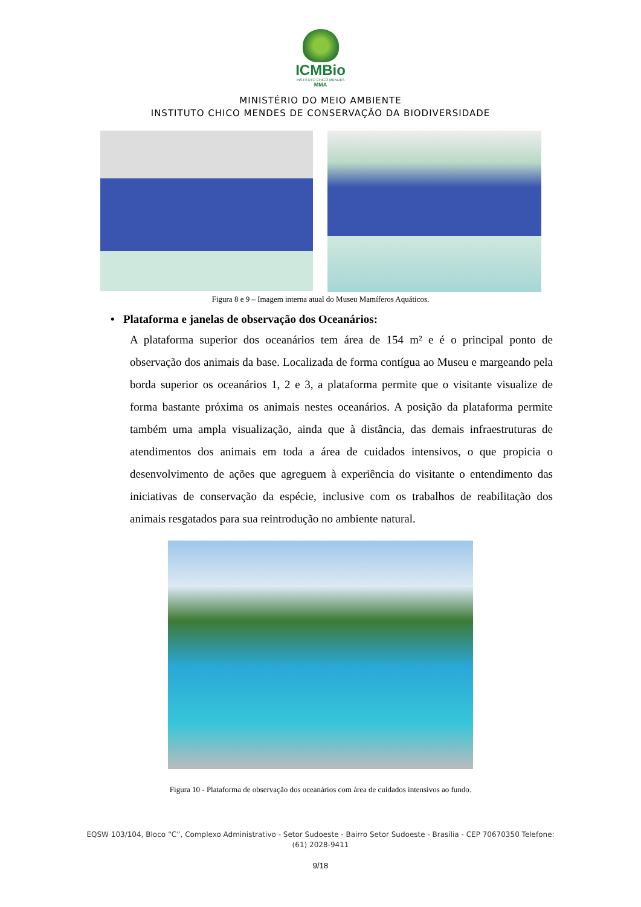ICMBio
INSTITUTO CHICO MENDES
MMA
MINISTÉRIO DO MEIO AMBIENTE
INSTITUTO CHICO MENDES DE CONSERVAÇÃO DA BIODIVERSIDADE
Figura 8 e 9 – Imagem interna atual do Museu Mamíferos Aquáticos.
• Plataforma e janelas de observação dos Oceanários:
A plataforma superior dos oceanários tem área de 154 m² e é o principal ponto de observação dos animais da base. Localizada de forma contígua ao Museu e margeando pela borda superior os oceanários 1, 2 e 3, a plataforma permite que o visitante visualize de forma bastante próxima os animais nestes oceanários. A posição da plataforma permite também uma ampla visualização, ainda que à distância, das demais infraestruturas de atendimentos dos animais em toda a área de cuidados intensivos, o que propicia o desenvolvimento de ações que agreguem à experiência do visitante o entendimento das iniciativas de conservação da espécie, inclusive com os trabalhos de reabilitação dos animais resgatados para sua reintrodução no ambiente natural.
Figura 10 - Plataforma de observação dos oceanários com área de cuidados intensivos ao fundo.
EQSW 103/104, Bloco “C”, Complexo Administrativo - Setor Sudoeste - Bairro Setor Sudoeste - Brasília - CEP 70670350 Telefone:
(61) 2028-9411
9/18